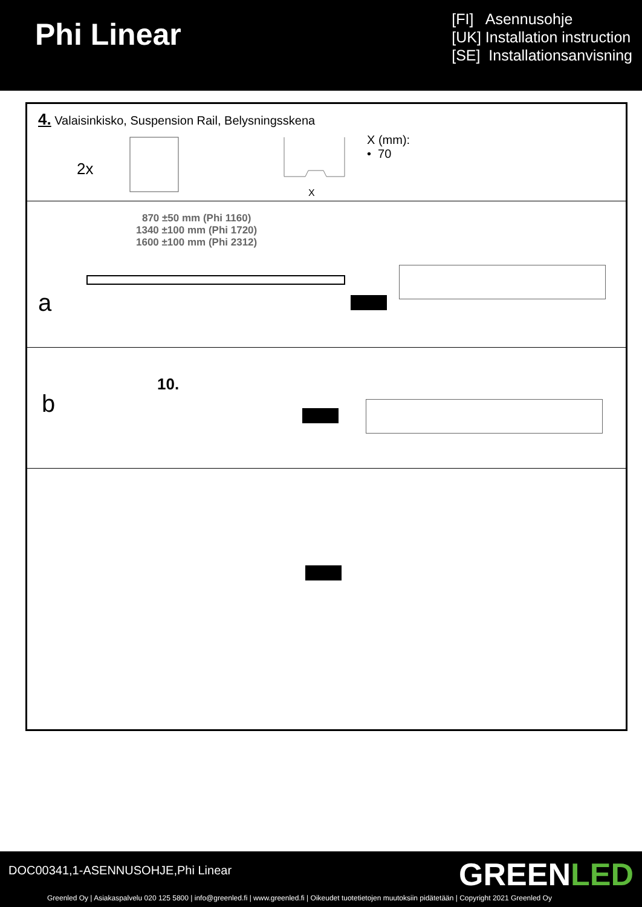Phi Linear
[FI] Asennusohje
[UK] Installation instruction
[SE] Installationsanvisning
4. Valaisinkisko, Suspension Rail, Belysningsskena
2x
X
X (mm):
• 70
870 ±50 mm (Phi 1160)
1340 ±100 mm (Phi 1720)
1600 ±100 mm (Phi 2312)
a
10.
b
DOC00341,1-ASENNUSOHJE,Phi Linear
GREENLED
Greenled Oy | Asiakaspalvelu 020 125 5800 | info@greenled.fi | www.greenled.fi | Oikeudet tuotetietojen muutoksiin pidätetään | Copyright 2021 Greenled Oy